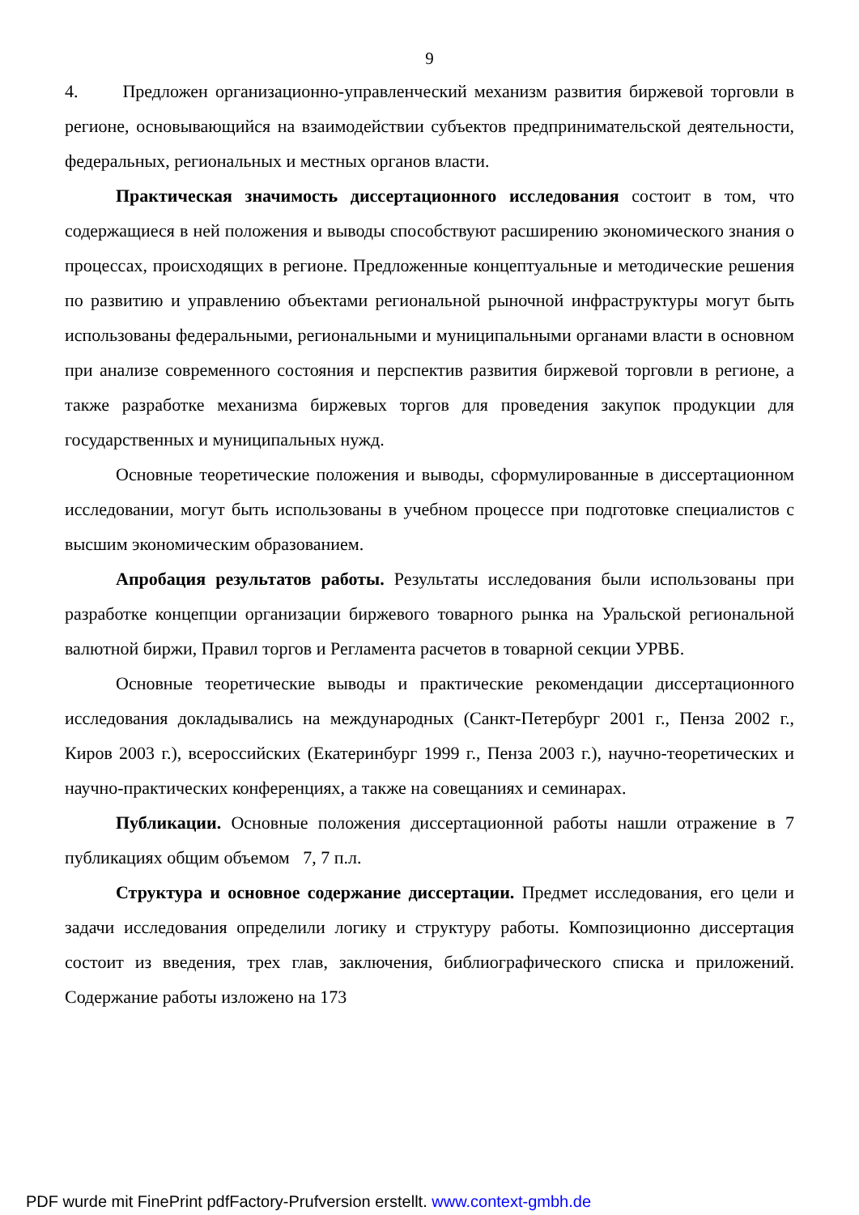9
4. Предложен организационно-управленческий механизм развития биржевой торговли в регионе, основывающийся на взаимодействии субъектов предпринимательской деятельности, федеральных, региональных и местных органов власти.
Практическая значимость диссертационного исследования состоит в том, что содержащиеся в ней положения и выводы способствуют расширению экономического знания о процессах, происходящих в регионе. Предложенные концептуальные и методические решения по развитию и управлению объектами региональной рыночной инфраструктуры могут быть использованы федеральными, региональными и муниципальными органами власти в основном при анализе современного состояния и перспектив развития биржевой торговли в регионе, а также разработке механизма биржевых торгов для проведения закупок продукции для государственных и муниципальных нужд.
Основные теоретические положения и выводы, сформулированные в диссертационном исследовании, могут быть использованы в учебном процессе при подготовке специалистов с высшим экономическим образованием.
Апробация результатов работы. Результаты исследования были использованы при разработке концепции организации биржевого товарного рынка на Уральской региональной валютной биржи, Правил торгов и Регламента расчетов в товарной секции УРВБ.
Основные теоретические выводы и практические рекомендации диссертационного исследования докладывались на международных (Санкт-Петербург 2001 г., Пенза 2002 г., Киров 2003 г.), всероссийских (Екатеринбург 1999 г., Пенза 2003 г.), научно-теоретических и научно-практических конференциях, а также на совещаниях и семинарах.
Публикации. Основные положения диссертационной работы нашли отражение в 7 публикациях общим объемом 7, 7 п.л.
Структура и основное содержание диссертации. Предмет исследования, его цели и задачи исследования определили логику и структуру работы. Композиционно диссертация состоит из введения, трех глав, заключения, библиографического списка и приложений. Содержание работы изложено на 173
PDF wurde mit FinePrint pdfFactory-Prufversion erstellt. www.context-gmbh.de